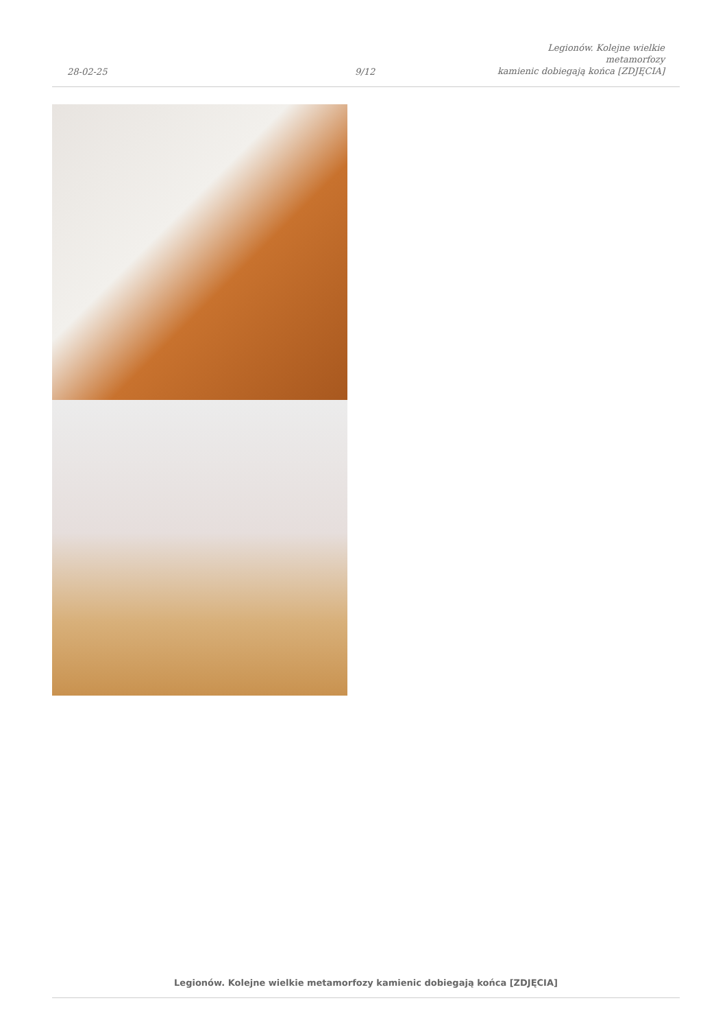28-02-25
9/12
Legionów. Kolejne wielkie metamorfozy
kamienic dobiegają końca [ZDJĘCIA]
Legionów. Kolejne wielkie metamorfozy kamienic dobiegają końca [ZDJĘCIA]